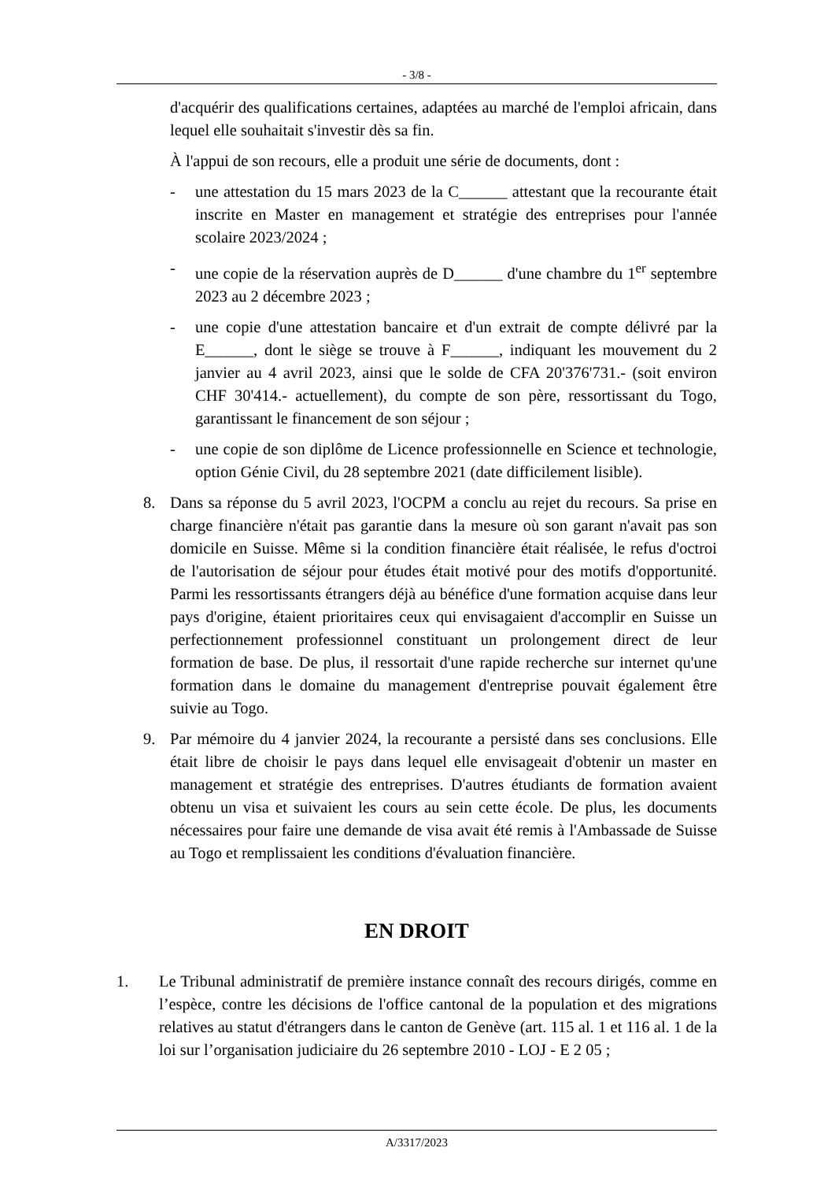- 3/8 -
d'acquérir des qualifications certaines, adaptées au marché de l'emploi africain, dans lequel elle souhaitait s'investir dès sa fin.
À l'appui de son recours, elle a produit une série de documents, dont :
- une attestation du 15 mars 2023 de la C______ attestant que la recourante était inscrite en Master en management et stratégie des entreprises pour l'année scolaire 2023/2024 ;
- une copie de la réservation auprès de D______ d'une chambre du 1<sup>er</sup> septembre 2023 au 2 décembre 2023 ;
- une copie d'une attestation bancaire et d'un extrait de compte délivré par la E______, dont le siège se trouve à F______, indiquant les mouvement du 2 janvier au 4 avril 2023, ainsi que le solde de CFA 20'376'731.- (soit environ CHF 30'414.- actuellement), du compte de son père, ressortissant du Togo, garantissant le financement de son séjour ;
- une copie de son diplôme de Licence professionnelle en Science et technologie, option Génie Civil, du 28 septembre 2021 (date difficilement lisible).
8. Dans sa réponse du 5 avril 2023, l'OCPM a conclu au rejet du recours. Sa prise en charge financière n'était pas garantie dans la mesure où son garant n'avait pas son domicile en Suisse. Même si la condition financière était réalisée, le refus d'octroi de l'autorisation de séjour pour études était motivé pour des motifs d'opportunité. Parmi les ressortissants étrangers déjà au bénéfice d'une formation acquise dans leur pays d'origine, étaient prioritaires ceux qui envisagaient d'accomplir en Suisse un perfectionnement professionnel constituant un prolongement direct de leur formation de base. De plus, il ressortait d'une rapide recherche sur internet qu'une formation dans le domaine du management d'entreprise pouvait également être suivie au Togo.
9. Par mémoire du 4 janvier 2024, la recourante a persisté dans ses conclusions. Elle était libre de choisir le pays dans lequel elle envisageait d'obtenir un master en management et stratégie des entreprises. D'autres étudiants de formation avaient obtenu un visa et suivaient les cours au sein cette école. De plus, les documents nécessaires pour faire une demande de visa avait été remis à l'Ambassade de Suisse au Togo et remplissaient les conditions d'évaluation financière.
EN DROIT
1. Le Tribunal administratif de première instance connaît des recours dirigés, comme en l’espèce, contre les décisions de l'office cantonal de la population et des migrations relatives au statut d'étrangers dans le canton de Genève (art. 115 al. 1 et 116 al. 1 de la loi sur l’organisation judiciaire du 26 septembre 2010 - LOJ - E 2 05 ;
A/3317/2023